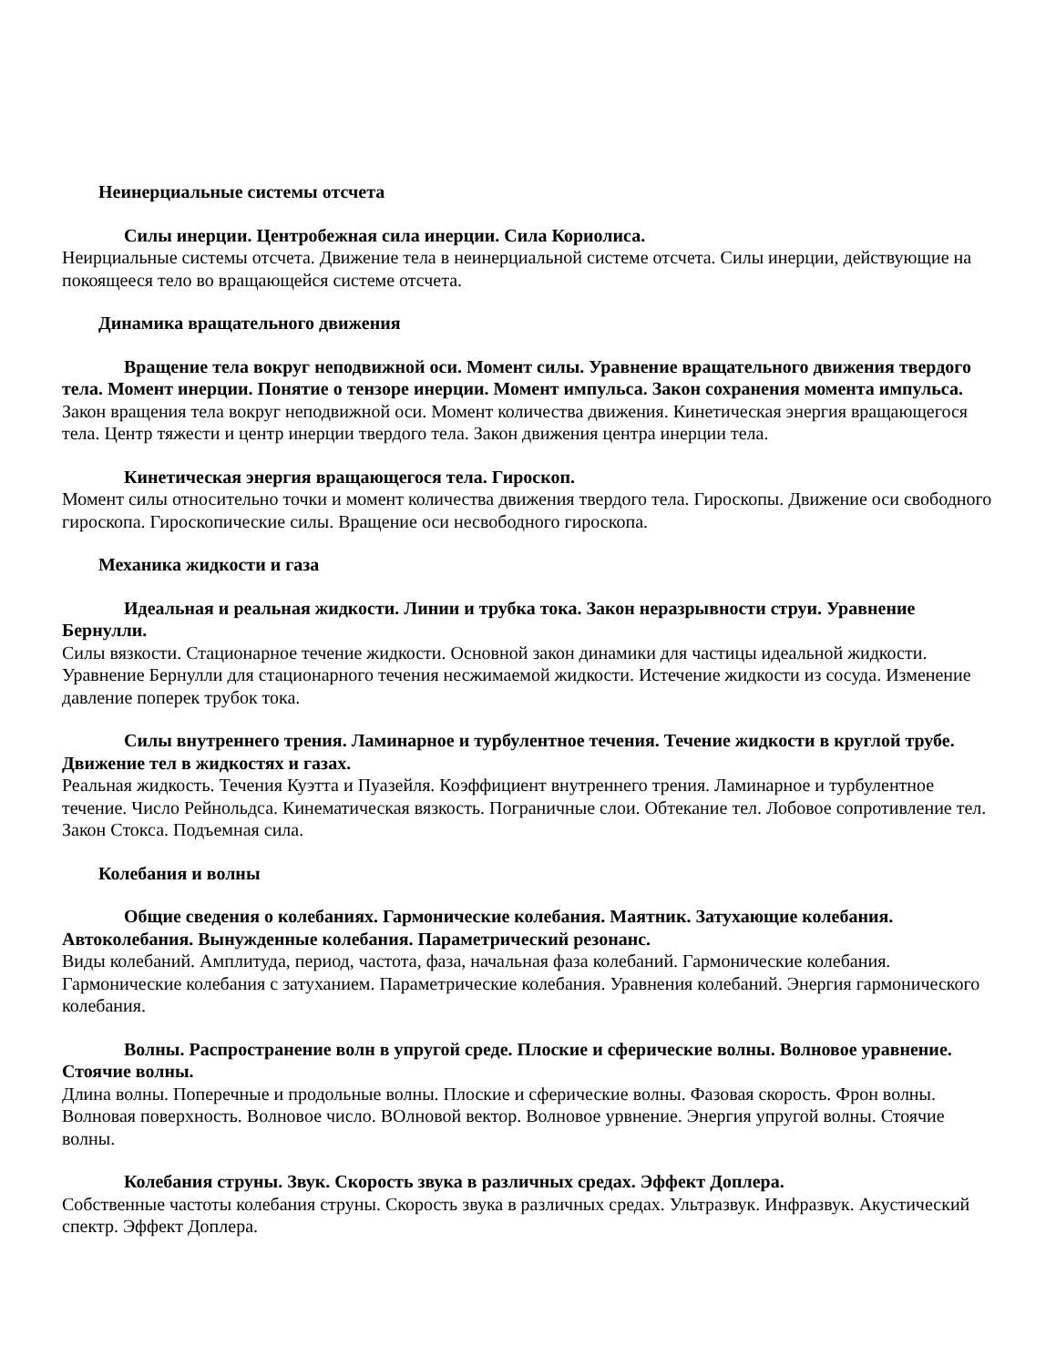Неинерциальные системы отсчета
Силы инерции. Центробежная сила инерции. Сила Кориолиса.
Неирциальные системы отсчета. Движение тела в неинерциальной системе отсчета. Силы инерции, действующие на покоящееся тело во вращающейся системе отсчета.
Динамика вращательного движения
Вращение тела вокруг неподвижной оси. Момент силы. Уравнение вращательного движения твердого тела. Момент инерции. Понятие о тензоре инерции. Момент импульса. Закон сохранения момента импульса.
Закон вращения тела вокруг неподвижной оси. Момент количества движения. Кинетическая энергия вращающегося тела. Центр тяжести и центр инерции твердого тела. Закон движения центра инерции тела.
Кинетическая энергия вращающегося тела. Гироскоп.
Момент силы относительно точки и момент количества движения твердого тела. Гироскопы. Движение оси свободного гироскопа. Гироскопические силы. Вращение оси несвободного гироскопа.
Механика жидкости и газа
Идеальная и реальная жидкости. Линии и трубка тока. Закон неразрывности струи. Уравнение Бернулли.
Силы вязкости. Стационарное течение жидкости. Основной закон динамики для частицы идеальной жидкости. Уравнение Бернулли для стационарного течения несжимаемой жидкости. Истечение жидкости из сосуда. Изменение давление поперек трубок тока.
Силы внутреннего трения. Ламинарное и турбулентное течения. Течение жидкости в круглой трубе. Движение тел в жидкостях и газах.
Реальная жидкость. Течения Куэтта и Пуазейля. Коэффициент внутреннего трения. Ламинарное и турбулентное течение. Число Рейнольдса. Кинематическая вязкость. Пограничные слои. Обтекание тел. Лобовое сопротивление тел. Закон Стокса. Подъемная сила.
Колебания и волны
Общие сведения о колебаниях. Гармонические колебания. Маятник. Затухающие колебания. Автоколебания. Вынужденные колебания. Параметрический резонанс.
Виды колебаний. Амплитуда, период, частота, фаза, начальная фаза колебаний. Гармонические колебания. Гармонические колебания с затуханием. Параметрические колебания. Уравнения колебаний. Энергия гармонического колебания.
Волны. Распространение волн в упругой среде. Плоские и сферические волны. Волновое уравнение. Стоячие волны.
Длина волны. Поперечные и продольные волны. Плоские и сферические волны. Фазовая скорость. Фрон волны. Волновая поверхность. Волновое число. ВОлновой вектор. Волновое урвнение. Энергия упругой волны. Стоячие волны.
Колебания струны. Звук. Скорость звука в различных средах. Эффект Доплера.
Собственные частоты колебания струны. Скорость звука в различных средах. Ультразвук. Инфразвук. Акустический спектр. Эффект Доплера.